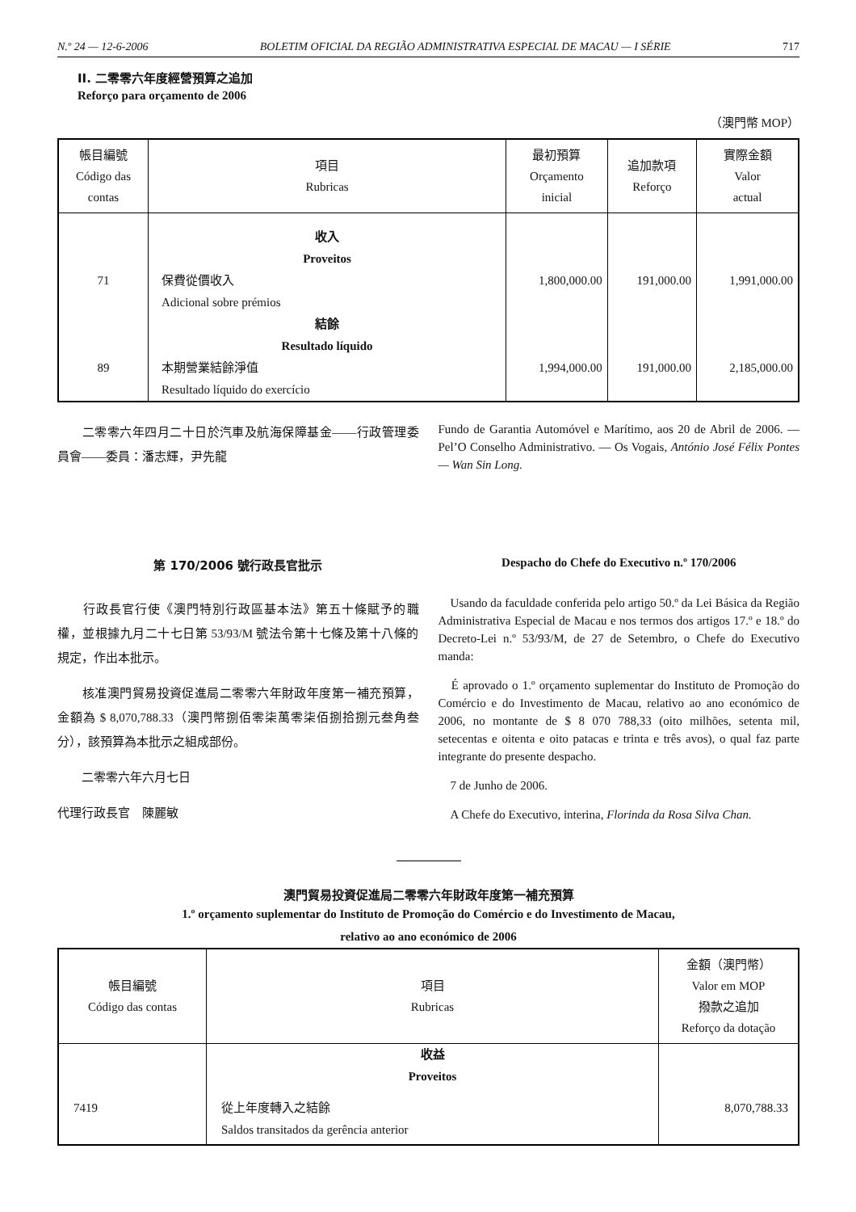N.º 24 — 12-6-2006 BOLETIM OFICIAL DA REGIÃO ADMINISTRATIVA ESPECIAL DE MACAU — I SÉRIE 717
II. 二零零六年度經營預算之追加
Reforço para orçamento de 2006
（澳門幣 MOP）
| 帳目編號 Código das contas | 項目 Rubricas | 最初預算 Orçamento inicial | 追加款項 Reforço | 實際金額 Valor actual |
| --- | --- | --- | --- | --- |
| | 收入 Proveitos | | | |
| 71 | 保費從價收入 Adicional sobre prémios | 1,800,000.00 | 191,000.00 | 1,991,000.00 |
| | 結餘 Resultado líquido | | | |
| 89 | 本期營業結餘淨值 Resultado líquido do exercício | 1,994,000.00 | 191,000.00 | 2,185,000.00 |
　　二零零六年四月二十日於汽車及航海保障基金——行政管理委員會——委員：潘志輝，尹先龍
Fundo de Garantia Automóvel e Marítimo, aos 20 de Abril de 2006. — Pel’O Conselho Administrativo. — Os Vogais, António José Félix Pontes — Wan Sin Long.
第 170/2006 號行政長官批示
　　行政長官行使《澳門特別行政區基本法》第五十條賦予的職權，並根據九月二十七日第 53/93/M 號法令第十七條及第十八條的規定，作出本批示。
　　核准澳門貿易投資促進局二零零六年財政年度第一補充預算，金額為 $ 8,070,788.33（澳門幣捌佰零柒萬零柒佰捌拾捌元叁角叁分），該預算為本批示之組成部份。
　　二零零六年六月七日
代理行政長官　陳麗敏
Despacho do Chefe do Executivo n.º 170/2006
　Usando da faculdade conferida pelo artigo 50.º da Lei Básica da Região Administrativa Especial de Macau e nos termos dos artigos 17.º e 18.º do Decreto-Lei n.º 53/93/M, de 27 de Setembro, o Chefe do Executivo manda:
　É aprovado o 1.º orçamento suplementar do Instituto de Promoção do Comércio e do Investimento de Macau, relativo ao ano económico de 2006, no montante de $ 8 070 788,33 (oito milhões, setenta mil, setecentas e oitenta e oito patacas e trinta e três avos), o qual faz parte integrante do presente despacho.
　7 de Junho de 2006.
　A Chefe do Executivo, interina, Florinda da Rosa Silva Chan.
澳門貿易投資促進局二零零六年財政年度第一補充預算
1.º orçamento suplementar do Instituto de Promoção do Comércio e do Investimento de Macau,
relativo ao ano económico de 2006
| 帳目編號 Código das contas | 項目 Rubricas | 金額（澳門幣） Valor em MOP 撥款之追加 Reforço da dotação |
| --- | --- | --- |
| | 收益 Proveitos | |
| 7419 | 從上年度轉入之結餘 Saldos transitados da gerência anterior | 8,070,788.33 |